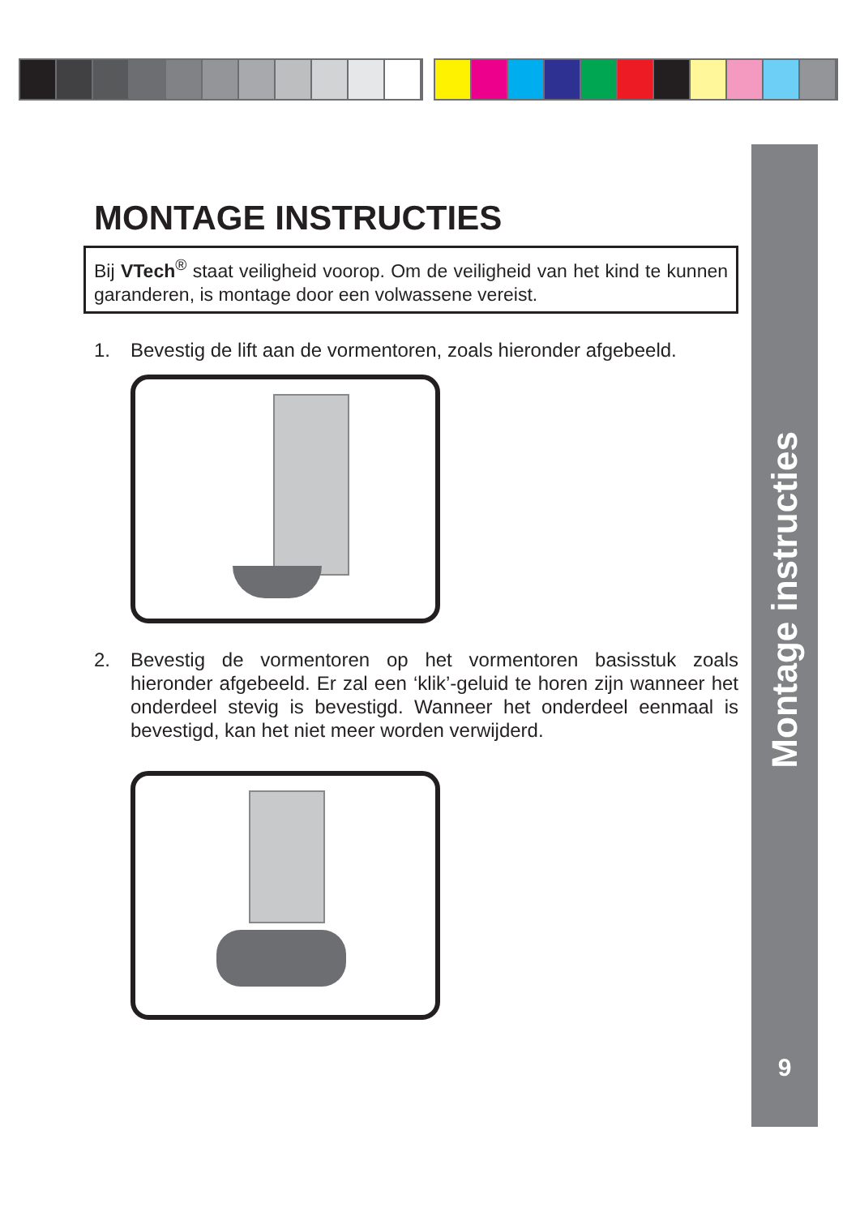Montage instructies
9
MONTAGE INSTRUCTIES
Bij VTech<sup>®</sup> staat veiligheid voorop. Om de veiligheid van het kind te kunnen garanderen, is montage door een volwassene vereist.
1. Bevestig de lift aan de vormentoren, zoals hieronder afgebeeld.
2. Bevestig de vormentoren op het vormentoren basisstuk zoals hieronder afgebeeld. Er zal een ‘klik’-geluid te horen zijn wanneer het onderdeel stevig is bevestigd. Wanneer het onderdeel eenmaal is bevestigd, kan het niet meer worden verwijderd.